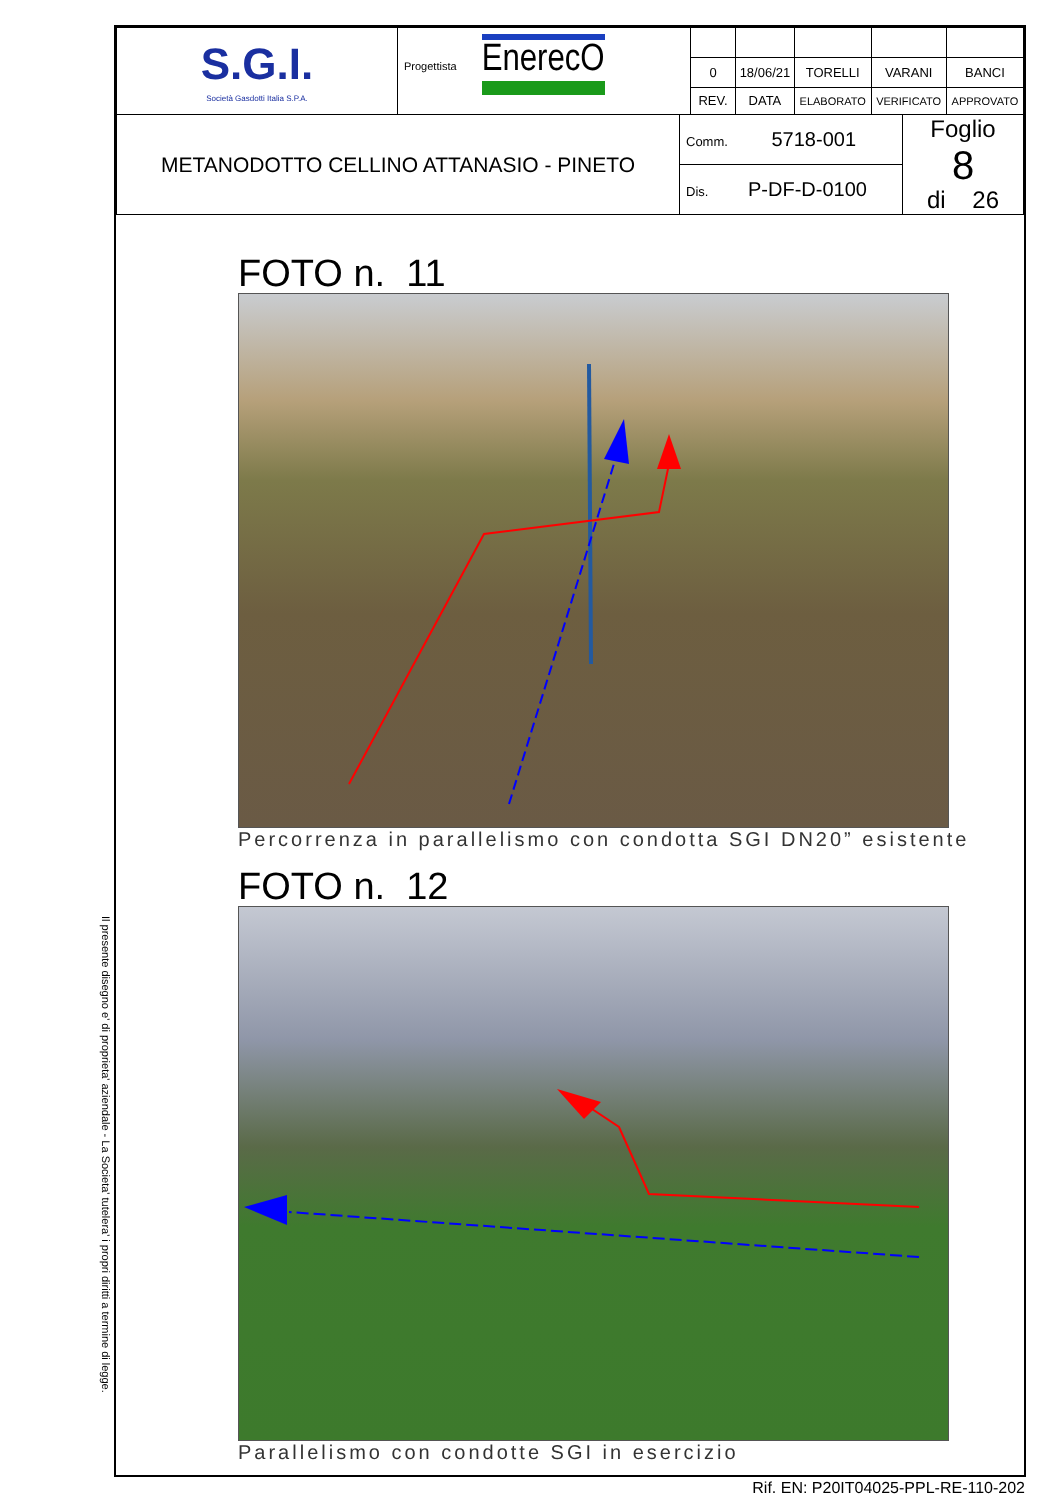Il presente disegno e' di proprieta' aziendale - La Societa' tutelera' i propri diritti a termine di legge.
| S.G.I. Società Gasdotti Italia S.P.A. | Progettista EnerecO | | | | | |
| | | 0 | 18/06/21 | TORELLI | VARANI | BANCI |
| | | REV. | DATA | ELABORATO | VERIFICATO | APPROVATO |
| METANODOTTO CELLINO ATTANASIO - PINETO | Comm. 5718-001 | Foglio 8 di 26 |
| | Dis. P-DF-D-0100 | |
FOTO n. 11
Percorrenza in parallelismo con condotta SGI DN20” esistente
FOTO n. 12
Parallelismo con condotte SGI in esercizio
Rif. EN: P20IT04025-PPL-RE-110-202